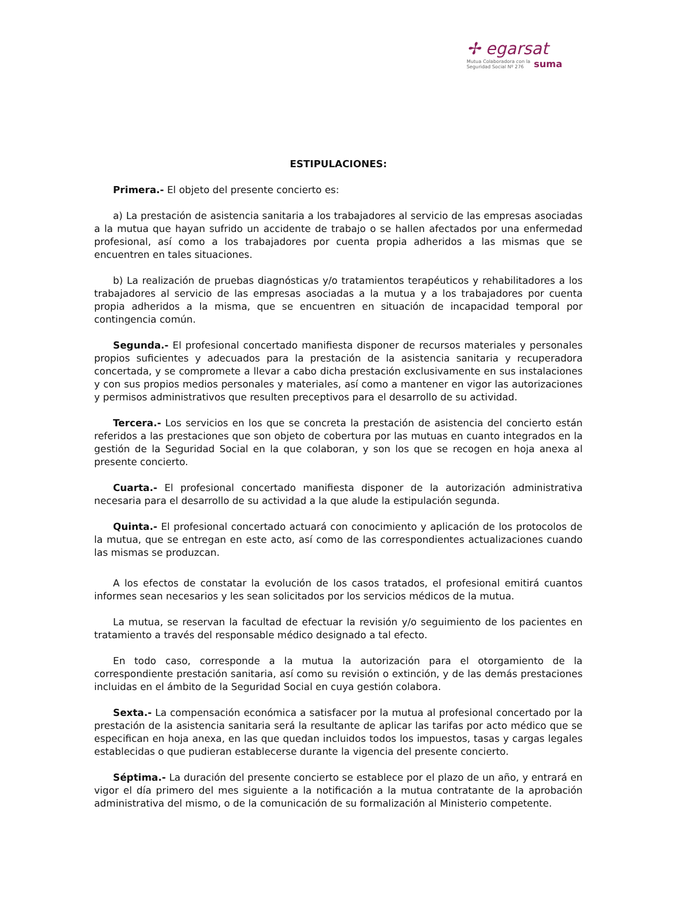✢ egarsat
Mutua Colaboradora con la
Seguridad Social Nº 276 suma
ESTIPULACIONES:
Primera.- El objeto del presente concierto es:
a) La prestación de asistencia sanitaria a los trabajadores al servicio de las empresas asociadas a la mutua que hayan sufrido un accidente de trabajo o se hallen afectados por una enfermedad profesional, así como a los trabajadores por cuenta propia adheridos a las mismas que se encuentren en tales situaciones.
b) La realización de pruebas diagnósticas y/o tratamientos terapéuticos y rehabilitadores a los trabajadores al servicio de las empresas asociadas a la mutua y a los trabajadores por cuenta propia adheridos a la misma, que se encuentren en situación de incapacidad temporal por contingencia común.
Segunda.- El profesional concertado manifiesta disponer de recursos materiales y personales propios suficientes y adecuados para la prestación de la asistencia sanitaria y recuperadora concertada, y se compromete a llevar a cabo dicha prestación exclusivamente en sus instalaciones y con sus propios medios personales y materiales, así como a mantener en vigor las autorizaciones y permisos administrativos que resulten preceptivos para el desarrollo de su actividad.
Tercera.- Los servicios en los que se concreta la prestación de asistencia del concierto están referidos a las prestaciones que son objeto de cobertura por las mutuas en cuanto integrados en la gestión de la Seguridad Social en la que colaboran, y son los que se recogen en hoja anexa al presente concierto.
Cuarta.- El profesional concertado manifiesta disponer de la autorización administrativa necesaria para el desarrollo de su actividad a la que alude la estipulación segunda.
Quinta.- El profesional concertado actuará con conocimiento y aplicación de los protocolos de la mutua, que se entregan en este acto, así como de las correspondientes actualizaciones cuando las mismas se produzcan.
A los efectos de constatar la evolución de los casos tratados, el profesional emitirá cuantos informes sean necesarios y les sean solicitados por los servicios médicos de la mutua.
La mutua, se reservan la facultad de efectuar la revisión y/o seguimiento de los pacientes en tratamiento a través del responsable médico designado a tal efecto.
En todo caso, corresponde a la mutua la autorización para el otorgamiento de la correspondiente prestación sanitaria, así como su revisión o extinción, y de las demás prestaciones incluidas en el ámbito de la Seguridad Social en cuya gestión colabora.
Sexta.- La compensación económica a satisfacer por la mutua al profesional concertado por la prestación de la asistencia sanitaria será la resultante de aplicar las tarifas por acto médico que se especifican en hoja anexa, en las que quedan incluidos todos los impuestos, tasas y cargas legales establecidas o que pudieran establecerse durante la vigencia del presente concierto.
Séptima.- La duración del presente concierto se establece por el plazo de un año, y entrará en vigor el día primero del mes siguiente a la notificación a la mutua contratante de la aprobación administrativa del mismo, o de la comunicación de su formalización al Ministerio competente.